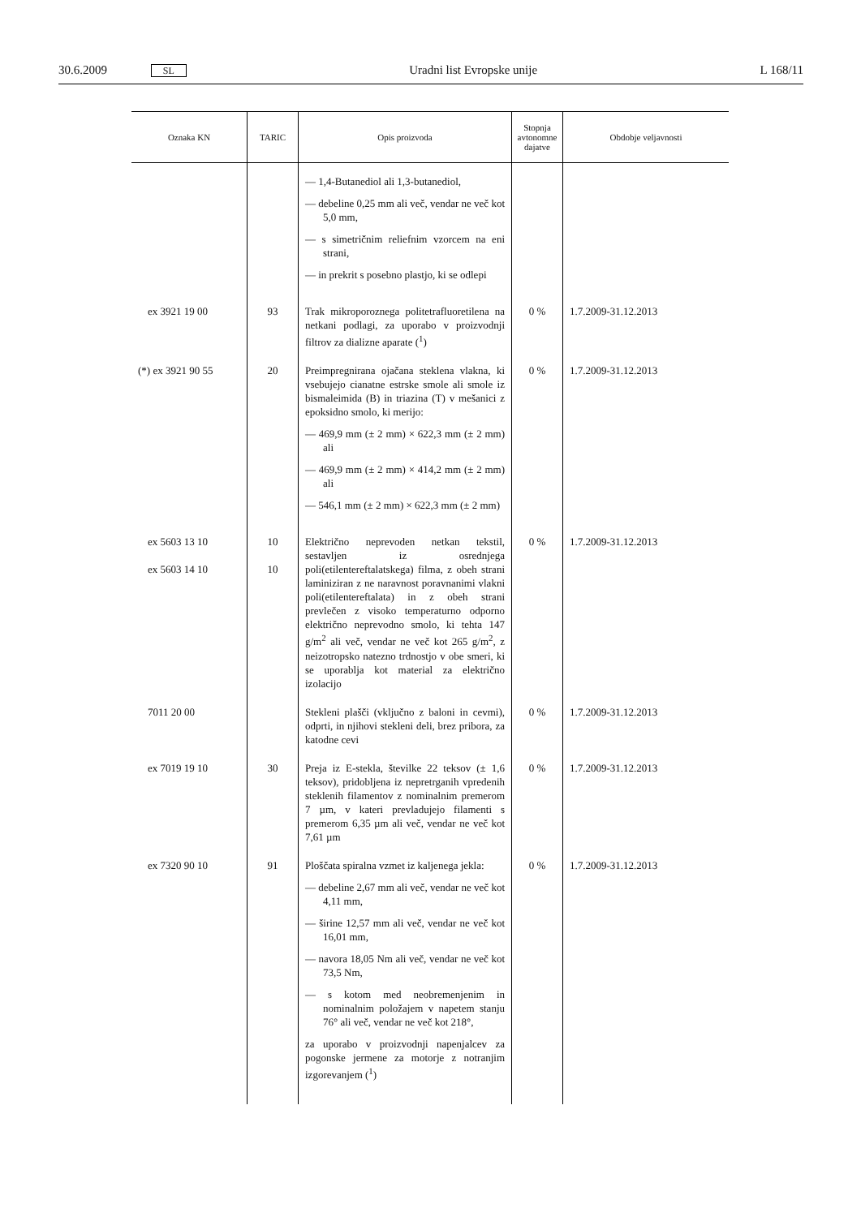30.6.2009 SL Uradni list Evropske unije L 168/11
| Oznaka KN | TARIC | Opis proizvoda | Stopnja avtonomne dajatve | Obdobje veljavnosti |
| --- | --- | --- | --- | --- |
| | | — 1,4-Butanediol ali 1,3-butanediol, — debeline 0,25 mm ali več, vendar ne več kot 5,0 mm, — s simetričnim reliefnim vzorcem na eni strani, — in prekrit s posebno plastjo, ki se odlepi | | |
| ex 3921 19 00 | 93 | Trak mikroporoznega politetrafluoretilena na netkani podlagi, za uporabo v proizvodnji filtrov za dializne aparate (<sup>1</sup>) | 0 % | 1.7.2009-31.12.2013 |
| (*) ex 3921 90 55 | 20 | Preimpregnirana ojačana steklena vlakna, ki vsebujejo cianatne estrske smole ali smole iz bismaleimida (B) in triazina (T) v mešanici z epoksidno smolo, ki merijo: — 469,9 mm (± 2 mm) × 622,3 mm (± 2 mm) ali — 469,9 mm (± 2 mm) × 414,2 mm (± 2 mm) ali — 546,1 mm (± 2 mm) × 622,3 mm (± 2 mm) | 0 % | 1.7.2009-31.12.2013 |
| ex 5603 13 10 ex 5603 14 10 | 10 10 | Električno neprevoden netkan tekstil, sestavljen iz osrednjega poli(etilentereftalatskega) filma, z obeh strani laminiziran z ne naravnost poravnanimi vlakni poli(etilentereftalata) in z obeh strani prevlečen z visoko temperaturno odporno električno neprevodno smolo, ki tehta 147 g/m<sup>2</sup> ali več, vendar ne več kot 265 g/m<sup>2</sup>, z neizotropsko natezno trdnostjo v obe smeri, ki se uporablja kot material za električno izolacijo | 0 % | 1.7.2009-31.12.2013 |
| 7011 20 00 | | Stekleni plašči (vključno z baloni in cevmi), odprti, in njihovi stekleni deli, brez pribora, za katodne cevi | 0 % | 1.7.2009-31.12.2013 |
| ex 7019 19 10 | 30 | Preja iz E-stekla, številke 22 teksov (± 1,6 teksov), pridobljena iz nepretrganih vpredenih steklenih filamentov z nominalnim premerom 7 µm, v kateri prevladujejo filamenti s premerom 6,35 µm ali več, vendar ne več kot 7,61 µm | 0 % | 1.7.2009-31.12.2013 |
| ex 7320 90 10 | 91 | Ploščata spiralna vzmet iz kaljenega jekla: — debeline 2,67 mm ali več, vendar ne več kot 4,11 mm, — širine 12,57 mm ali več, vendar ne več kot 16,01 mm, — navora 18,05 Nm ali več, vendar ne več kot 73,5 Nm, — s kotom med neobremenjenim in nominalnim položajem v napetem stanju 76° ali več, vendar ne več kot 218°, za uporabo v proizvodnji napenjalcev za pogonske jermene za motorje z notranjim izgorevanjem (<sup>1</sup>) | 0 % | 1.7.2009-31.12.2013 |